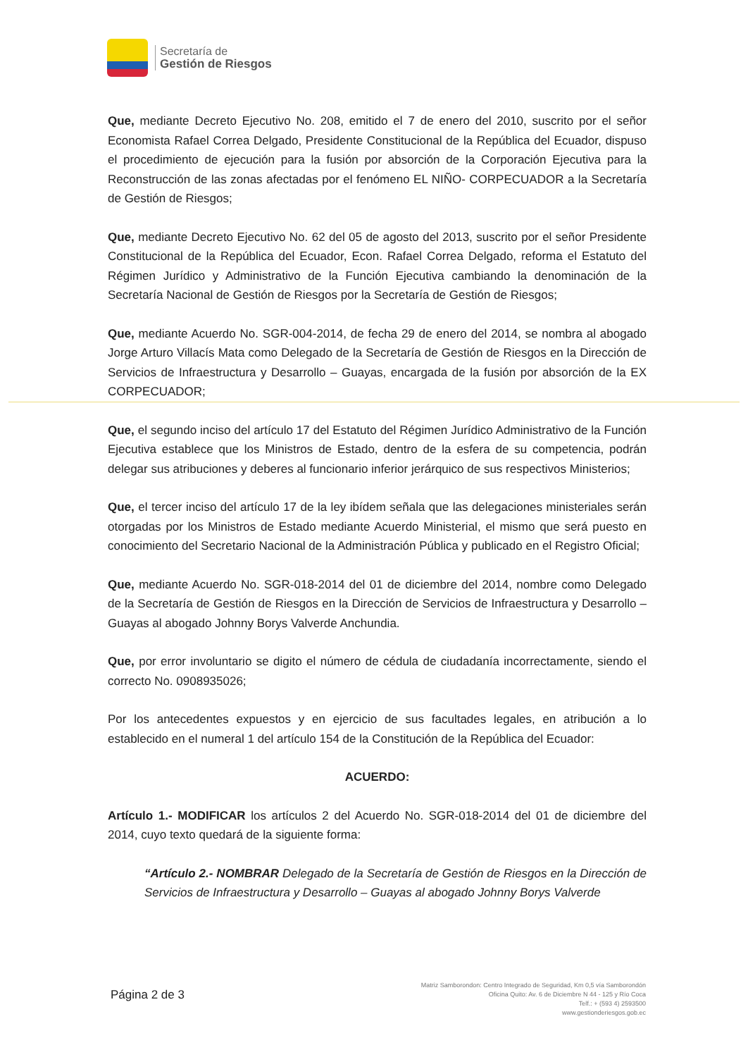Secretaría de
Gestión de Riesgos
Que, mediante Decreto Ejecutivo No. 208, emitido el 7 de enero del 2010, suscrito por el señor Economista Rafael Correa Delgado, Presidente Constitucional de la República del Ecuador, dispuso el procedimiento de ejecución para la fusión por absorción de la Corporación Ejecutiva para la Reconstrucción de las zonas afectadas por el fenómeno EL NIÑO- CORPECUADOR a la Secretaría de Gestión de Riesgos;
Que, mediante Decreto Ejecutivo No. 62 del 05 de agosto del 2013, suscrito por el señor Presidente Constitucional de la República del Ecuador, Econ. Rafael Correa Delgado, reforma el Estatuto del Régimen Jurídico y Administrativo de la Función Ejecutiva cambiando la denominación de la Secretaría Nacional de Gestión de Riesgos por la Secretaría de Gestión de Riesgos;
Que, mediante Acuerdo No. SGR-004-2014, de fecha 29 de enero del 2014, se nombra al abogado Jorge Arturo Villacís Mata como Delegado de la Secretaría de Gestión de Riesgos en la Dirección de Servicios de Infraestructura y Desarrollo – Guayas, encargada de la fusión por absorción de la EX CORPECUADOR;
Que, el segundo inciso del artículo 17 del Estatuto del Régimen Jurídico Administrativo de la Función Ejecutiva establece que los Ministros de Estado, dentro de la esfera de su competencia, podrán delegar sus atribuciones y deberes al funcionario inferior jerárquico de sus respectivos Ministerios;
Que, el tercer inciso del artículo 17 de la ley ibídem señala que las delegaciones ministeriales serán otorgadas por los Ministros de Estado mediante Acuerdo Ministerial, el mismo que será puesto en conocimiento del Secretario Nacional de la Administración Pública y publicado en el Registro Oficial;
Que, mediante Acuerdo No. SGR-018-2014 del 01 de diciembre del 2014, nombre como Delegado de la Secretaría de Gestión de Riesgos en la Dirección de Servicios de Infraestructura y Desarrollo – Guayas al abogado Johnny Borys Valverde Anchundia.
Que, por error involuntario se digito el número de cédula de ciudadanía incorrectamente, siendo el correcto No. 0908935026;
Por los antecedentes expuestos y en ejercicio de sus facultades legales, en atribución a lo establecido en el numeral 1 del artículo 154 de la Constitución de la República del Ecuador:
ACUERDO:
Artículo 1.- MODIFICAR los artículos 2 del Acuerdo No. SGR-018-2014 del 01 de diciembre del 2014, cuyo texto quedará de la siguiente forma:
“Artículo 2.- NOMBRAR Delegado de la Secretaría de Gestión de Riesgos en la Dirección de Servicios de Infraestructura y Desarrollo – Guayas al abogado Johnny Borys Valverde
Página 2 de 3
Matriz Samborondon: Centro Integrado de Seguridad, Km 0,5 vía Samborondón
Oficina Quito: Av. 6 de Diciembre N 44 - 125 y Río Coca
Telf.: + (593 4) 2593500
www.gestionderiesgos.gob.ec